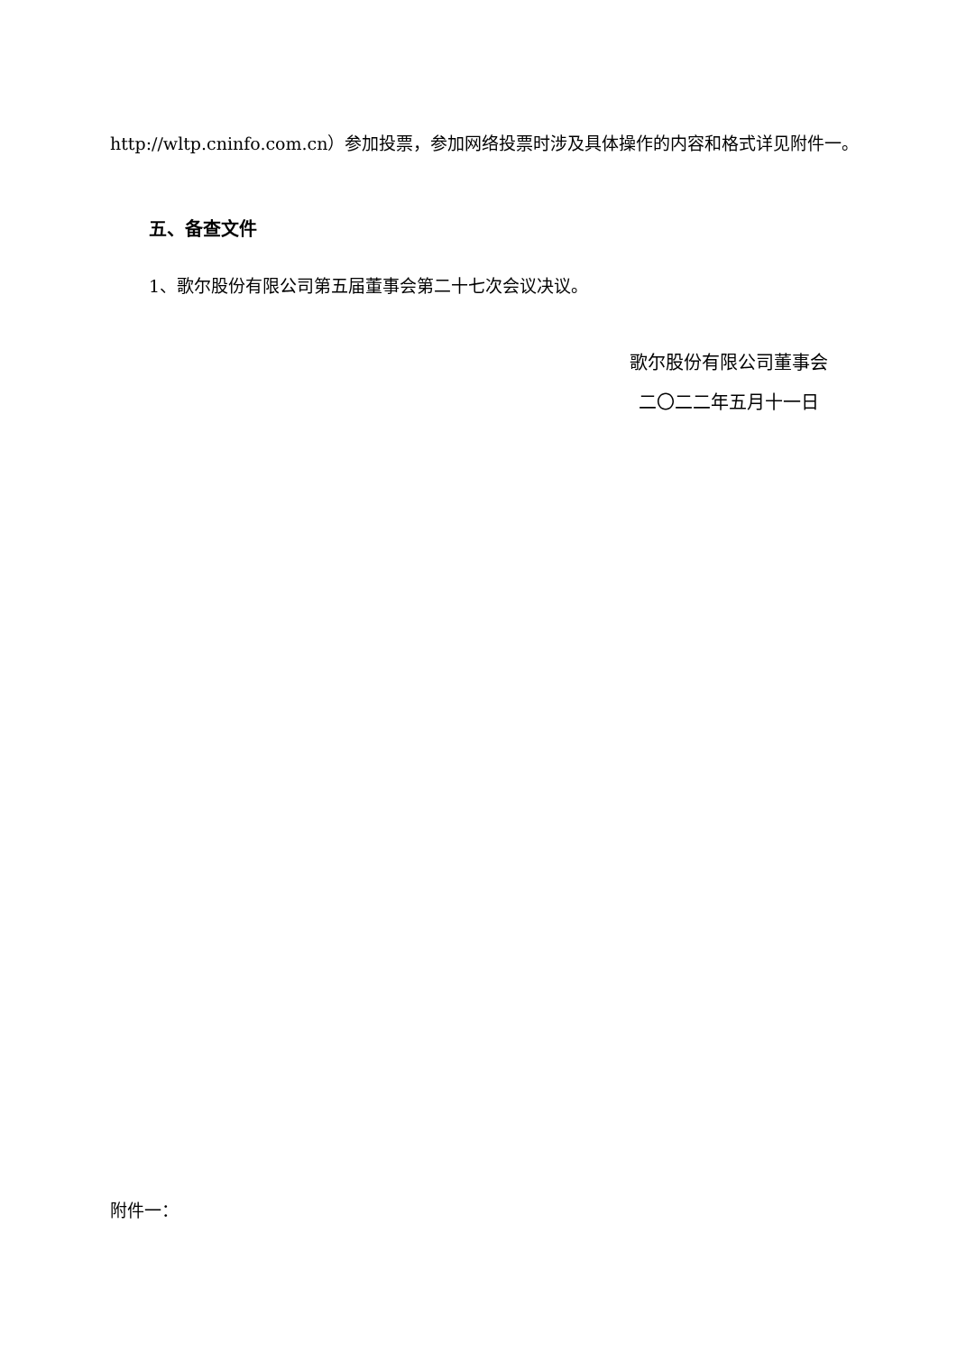http://wltp.cninfo.com.cn）参加投票，参加网络投票时涉及具体操作的内容和格式详见附件一。
五、备查文件
1、歌尔股份有限公司第五届董事会第二十七次会议决议。
歌尔股份有限公司董事会
二〇二二年五月十一日
附件一：